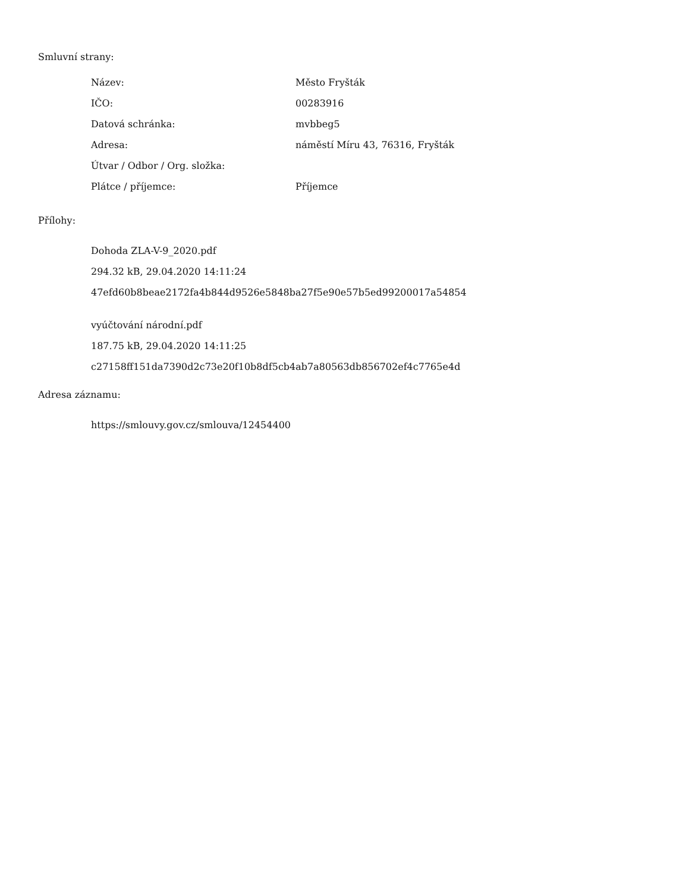Smluvní strany:
| Název: | Město Fryšták |
| IČO: | 00283916 |
| Datová schránka: | mvbbeg5 |
| Adresa: | náměstí Míru 43, 76316, Fryšták |
| Útvar / Odbor / Org. složka: | |
| Plátce / příjemce: | Příjemce |
Přílohy:
Dohoda ZLA-V-9_2020.pdf
294.32 kB, 29.04.2020 14:11:24
47efd60b8beae2172fa4b844d9526e5848ba27f5e90e57b5ed99200017a54854
vyúčtování národní.pdf
187.75 kB, 29.04.2020 14:11:25
c27158ff151da7390d2c73e20f10b8df5cb4ab7a80563db856702ef4c7765e4d
Adresa záznamu:
https://smlouvy.gov.cz/smlouva/12454400